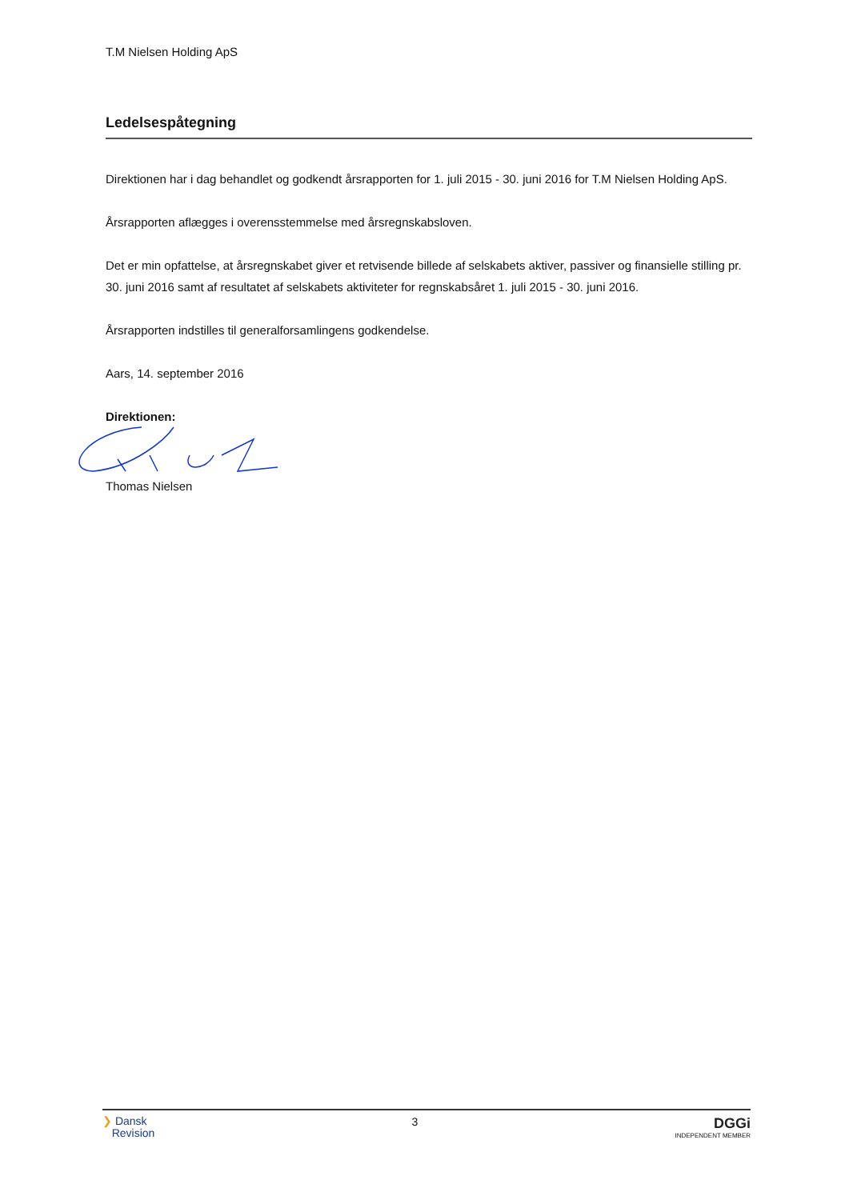T.M Nielsen Holding ApS
Ledelsespåtegning
Direktionen har i dag behandlet og godkendt årsrapporten for 1. juli 2015 - 30. juni 2016 for T.M Nielsen Holding ApS.
Årsrapporten aflægges i overensstemmelse med årsregnskabsloven.
Det er min opfattelse, at årsregnskabet giver et retvisende billede af selskabets aktiver, passiver og finansielle stilling pr. 30. juni 2016 samt af resultatet af selskabets aktiviteter for regnskabsåret 1. juli 2015 - 30. juni 2016.
Årsrapporten indstilles til generalforsamlingens godkendelse.
Aars, 14. september 2016
Direktionen:
Thomas Nielsen
❯ Dansk
Revision
3
DGGi
INDEPENDENT MEMBER